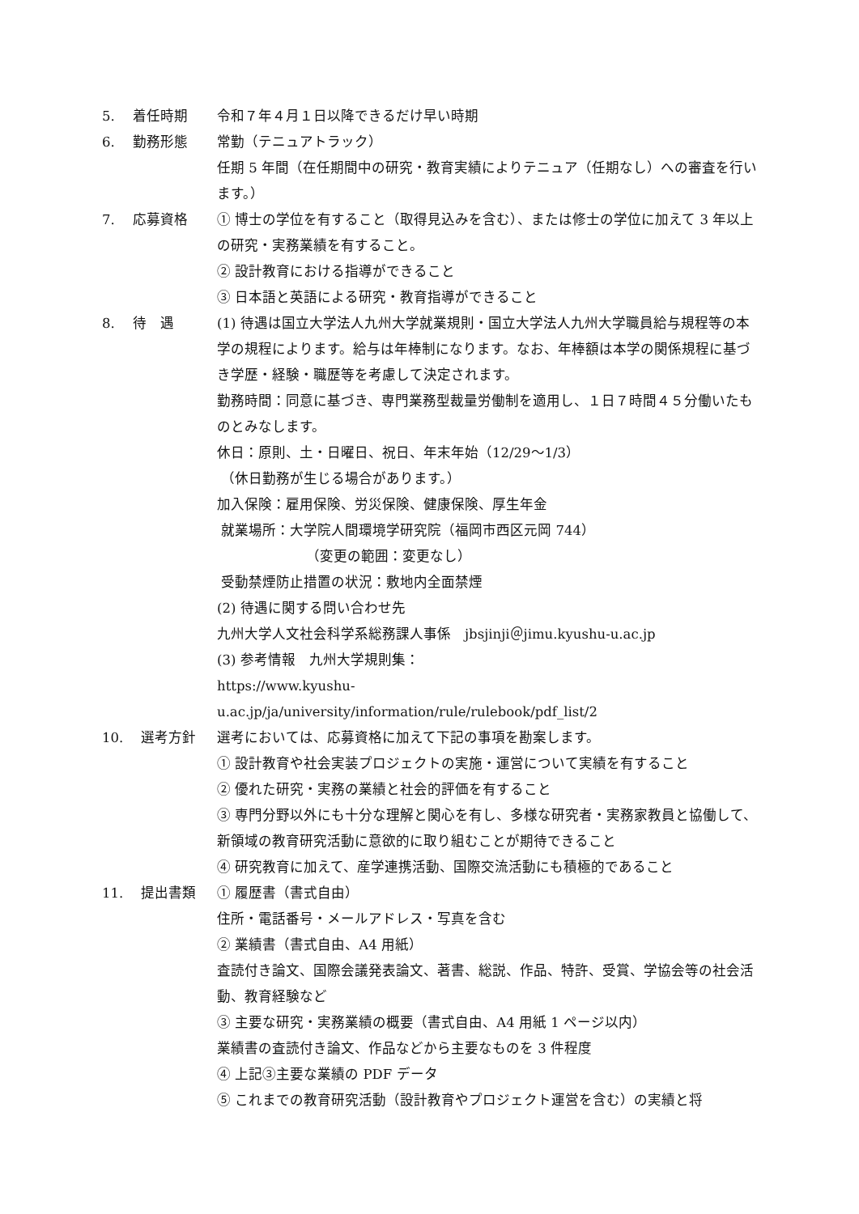5. 着任時期 令和７年４月１日以降できるだけ早い時期
6. 勤務形態 常勤（テニュアトラック）
任期 5 年間（在任期間中の研究・教育実績によりテニュア（任期なし）への審査を行います。）
7. 応募資格 ① 博士の学位を有すること（取得見込みを含む）、または修士の学位に加えて 3 年以上の研究・実務業績を有すること。
② 設計教育における指導ができること
③ 日本語と英語による研究・教育指導ができること
8. 待　遇 (1) 待遇は国立大学法人九州大学就業規則・国立大学法人九州大学職員給与規程等の本学の規程によります。給与は年棒制になります。なお、年棒額は本学の関係規程に基づき学歴・経験・職歴等を考慮して決定されます。
勤務時間：同意に基づき、専門業務型裁量労働制を適用し、１日７時間４５分働いたものとみなします。
休日：原則、土・日曜日、祝日、年末年始（12/29～1/3）
（休日勤務が生じる場合があります。）
加入保険：雇用保険、労災保険、健康保険、厚生年金
就業場所：大学院人間環境学研究院（福岡市西区元岡 744）
（変更の範囲：変更なし）
受動禁煙防止措置の状況：敷地内全面禁煙
(2) 待遇に関する問い合わせ先
九州大学人文社会科学系総務課人事係　jbsjinji＠jimu.kyushu-u.ac.jp
(3) 参考情報　九州大学規則集：
https://www.kyushu-
u.ac.jp/ja/university/information/rule/rulebook/pdf_list/2
10. 選考方針 選考においては、応募資格に加えて下記の事項を勘案します。
① 設計教育や社会実装プロジェクトの実施・運営について実績を有すること
② 優れた研究・実務の業績と社会的評価を有すること
③ 専門分野以外にも十分な理解と関心を有し、多様な研究者・実務家教員と協働して、新領域の教育研究活動に意欲的に取り組むことが期待できること
④ 研究教育に加えて、産学連携活動、国際交流活動にも積極的であること
11. 提出書類 ① 履歴書（書式自由）
住所・電話番号・メールアドレス・写真を含む
② 業績書（書式自由、A4 用紙）
査読付き論文、国際会議発表論文、著書、総説、作品、特許、受賞、学協会等の社会活動、教育経験など
③ 主要な研究・実務業績の概要（書式自由、A4 用紙 1 ページ以内）
業績書の査読付き論文、作品などから主要なものを 3 件程度
④ 上記③主要な業績の PDF データ
⑤ これまでの教育研究活動（設計教育やプロジェクト運営を含む）の実績と将